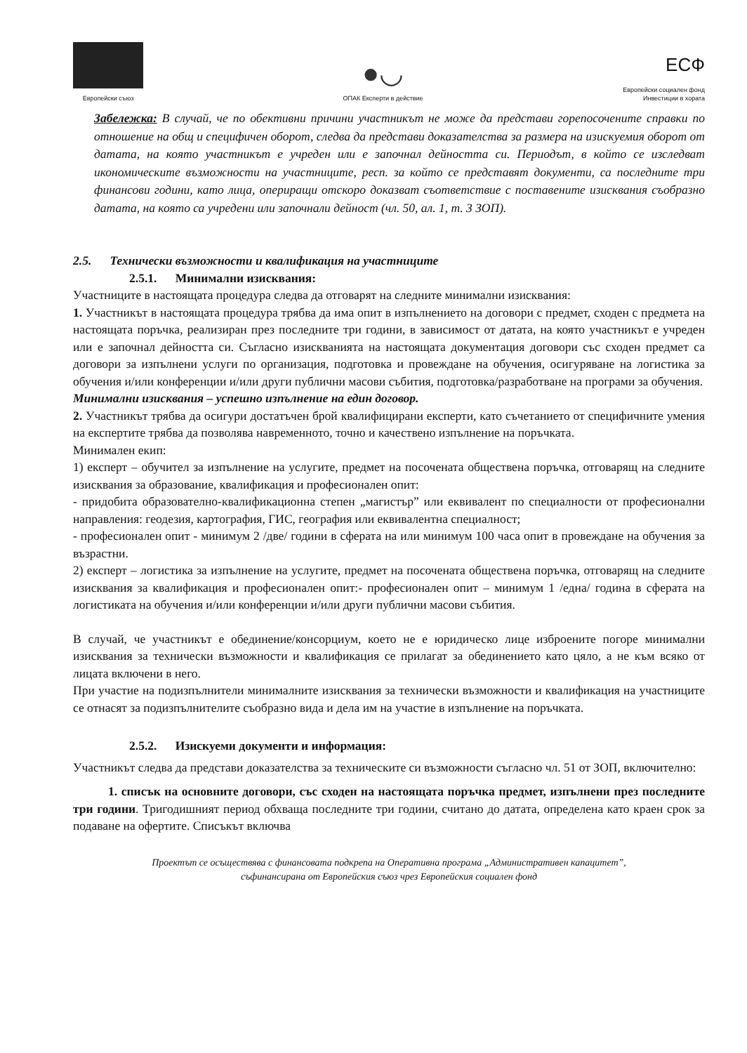Европейски съюз
●◡
ОПАК Експерти в действие
ЕСФ
Европейски социален фонд
Инвестиции в хората
Забележка: В случай, че по обективни причини участникът не може да представи горепосочените справки по отношение на общ и специфичен оборот, следва да представи доказателства за размера на изискуемия оборот от датата, на която участникът е учреден или е започнал дейността си. Периодът, в който се изследват икономическите възможности на участниците, респ. за който се представят документи, са последните три финансови години, като лица, опериращи отскоро доказват съответствие с поставените изисквания съобразно датата, на която са учредени или започнали дейност (чл. 50, ал. 1, т. 3 ЗОП).
2.5. Технически възможности и квалификация на участниците
2.5.1. Минимални изисквания:
Участниците в настоящата процедура следва да отговарят на следните минимални изисквания:
1. Участникът в настоящата процедура трябва да има опит в изпълнението на договори с предмет, сходен с предмета на настоящата поръчка, реализиран през последните три години, в зависимост от датата, на която участникът е учреден или е започнал дейността си. Съгласно изискванията на настоящата документация договори със сходен предмет са договори за изпълнени услуги по организация, подготовка и провеждане на обучения, осигуряване на логистика за обучения и/или конференции и/или други публични масови събития, подготовка/разработване на програми за обучения.
Минимални изисквания – успешно изпълнение на един договор.
2. Участникът трябва да осигури достатъчен брой квалифицирани експерти, като съчетанието от специфичните умения на експертите трябва да позволява навременното, точно и качествено изпълнение на поръчката.
Минимален екип:
1) експерт – обучител за изпълнение на услугите, предмет на посочената обществена поръчка, отговарящ на следните изисквания за образование, квалификация и професионален опит:
- придобита образователно-квалификационна степен „магистър” или еквивалент по специалности от професионални направления: геодезия, картография, ГИС, география или еквивалентна специалност;
- професионален опит - минимум 2 /две/ години в сферата на или минимум 100 часа опит в провеждане на обучения за възрастни.
2) експерт – логистика за изпълнение на услугите, предмет на посочената обществена поръчка, отговарящ на следните изисквания за квалификация и професионален опит:- професионален опит – минимум 1 /една/ година в сферата на логистиката на обучения и/или конференции и/или други публични масови събития.
В случай, че участникът е обединение/консорциум, което не е юридическо лице изброените погоре минимални изисквания за технически възможности и квалификация се прилагат за обединението като цяло, а не към всяко от лицата включени в него.
При участие на подизпълнители минималните изисквания за технически възможности и квалификация на участниците се отнасят за подизпълнителите съобразно вида и дела им на участие в изпълнение на поръчката.
2.5.2. Изискуеми документи и информация:
Участникът следва да представи доказателства за техническите си възможности съгласно чл. 51 от ЗОП, включително:
1. списък на основните договори, със сходен на настоящата поръчка предмет, изпълнени през последните три години. Тригодишният период обхваща последните три години, считано до датата, определена като краен срок за подаване на офертите. Списъкът включва
Проектът се осъществява с финансовата подкрепа на Оперативна програма „Административен капацитет”,
съфинансирана от Европейския съюз чрез Европейския социален фонд